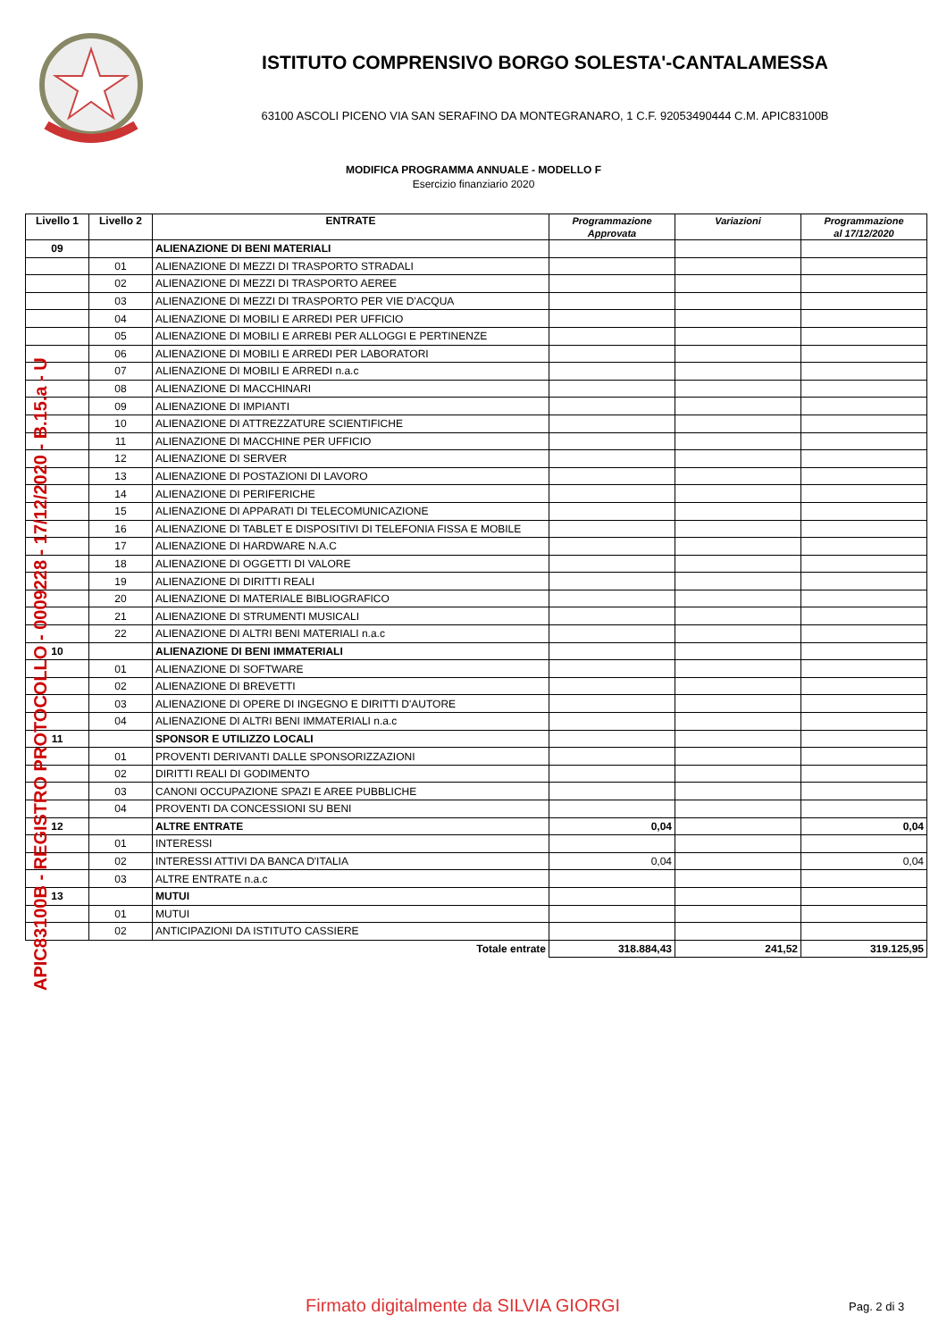ISTITUTO COMPRENSIVO BORGO SOLESTA'-CANTALAMESSA
63100 ASCOLI PICENO VIA SAN SERAFINO DA MONTEGRANARO, 1 C.F. 92053490444 C.M. APIC83100B
MODIFICA PROGRAMMA ANNUALE - MODELLO F
Esercizio finanziario 2020
| Livello 1 | Livello 2 | ENTRATE | Programmazione Approvata | Variazioni | Programmazione al 17/12/2020 |
| --- | --- | --- | --- | --- | --- |
| 09 | | ALIENAZIONE DI BENI MATERIALI | | | |
| | 01 | ALIENAZIONE DI MEZZI DI TRASPORTO STRADALI | | | |
| | 02 | ALIENAZIONE DI MEZZI DI TRASPORTO AEREE | | | |
| | 03 | ALIENAZIONE DI MEZZI DI TRASPORTO PER VIE D'ACQUA | | | |
| | 04 | ALIENAZIONE DI MOBILI E ARREDI PER UFFICIO | | | |
| | 05 | ALIENAZIONE DI MOBILI E ARREBI PER ALLOGGI E PERTINENZE | | | |
| | 06 | ALIENAZIONE DI MOBILI E ARREDI PER LABORATORI | | | |
| | 07 | ALIENAZIONE DI MOBILI E ARREDI n.a.c | | | |
| | 08 | ALIENAZIONE DI MACCHINARI | | | |
| | 09 | ALIENAZIONE DI IMPIANTI | | | |
| | 10 | ALIENAZIONE DI ATTREZZATURE SCIENTIFICHE | | | |
| | 11 | ALIENAZIONE DI MACCHINE PER UFFICIO | | | |
| | 12 | ALIENAZIONE DI SERVER | | | |
| | 13 | ALIENAZIONE DI POSTAZIONI DI LAVORO | | | |
| | 14 | ALIENAZIONE DI PERIFERICHE | | | |
| | 15 | ALIENAZIONE DI APPARATI DI TELECOMUNICAZIONE | | | |
| | 16 | ALIENAZIONE DI TABLET E DISPOSITIVI DI TELEFONIA FISSA E MOBILE | | | |
| | 17 | ALIENAZIONE DI HARDWARE N.A.C | | | |
| | 18 | ALIENAZIONE DI OGGETTI DI VALORE | | | |
| | 19 | ALIENAZIONE DI DIRITTI REALI | | | |
| | 20 | ALIENAZIONE DI MATERIALE BIBLIOGRAFICO | | | |
| | 21 | ALIENAZIONE DI STRUMENTI MUSICALI | | | |
| | 22 | ALIENAZIONE DI ALTRI BENI MATERIALI n.a.c | | | |
| 10 | | ALIENAZIONE DI BENI IMMATERIALI | | | |
| | 01 | ALIENAZIONE DI SOFTWARE | | | |
| | 02 | ALIENAZIONE DI BREVETTI | | | |
| | 03 | ALIENAZIONE DI OPERE DI INGEGNO E DIRITTI D'AUTORE | | | |
| | 04 | ALIENAZIONE DI ALTRI BENI IMMATERIALI n.a.c | | | |
| 11 | | SPONSOR E UTILIZZO LOCALI | | | |
| | 01 | PROVENTI DERIVANTI DALLE SPONSORIZZAZIONI | | | |
| | 02 | DIRITTI REALI DI GODIMENTO | | | |
| | 03 | CANONI OCCUPAZIONE SPAZI E AREE PUBBLICHE | | | |
| | 04 | PROVENTI DA CONCESSIONI SU BENI | | | |
| 12 | | ALTRE ENTRATE | 0,04 | | 0,04 |
| | 01 | INTERESSI | | | |
| | 02 | INTERESSI ATTIVI DA BANCA D'ITALIA | 0,04 | | 0,04 |
| | 03 | ALTRE ENTRATE n.a.c | | | |
| 13 | | MUTUI | | | |
| | 01 | MUTUI | | | |
| | 02 | ANTICIPAZIONI DA ISTITUTO CASSIERE | | | |
| | | Totale entrate | 318.884,43 | 241,52 | 319.125,95 |
APIC83100B - REGISTRO PROTOCOLLO - 0009228 - 17/12/2020 - B.15.a - U
Firmato digitalmente da SILVIA GIORGI
Pag. 2 di 3